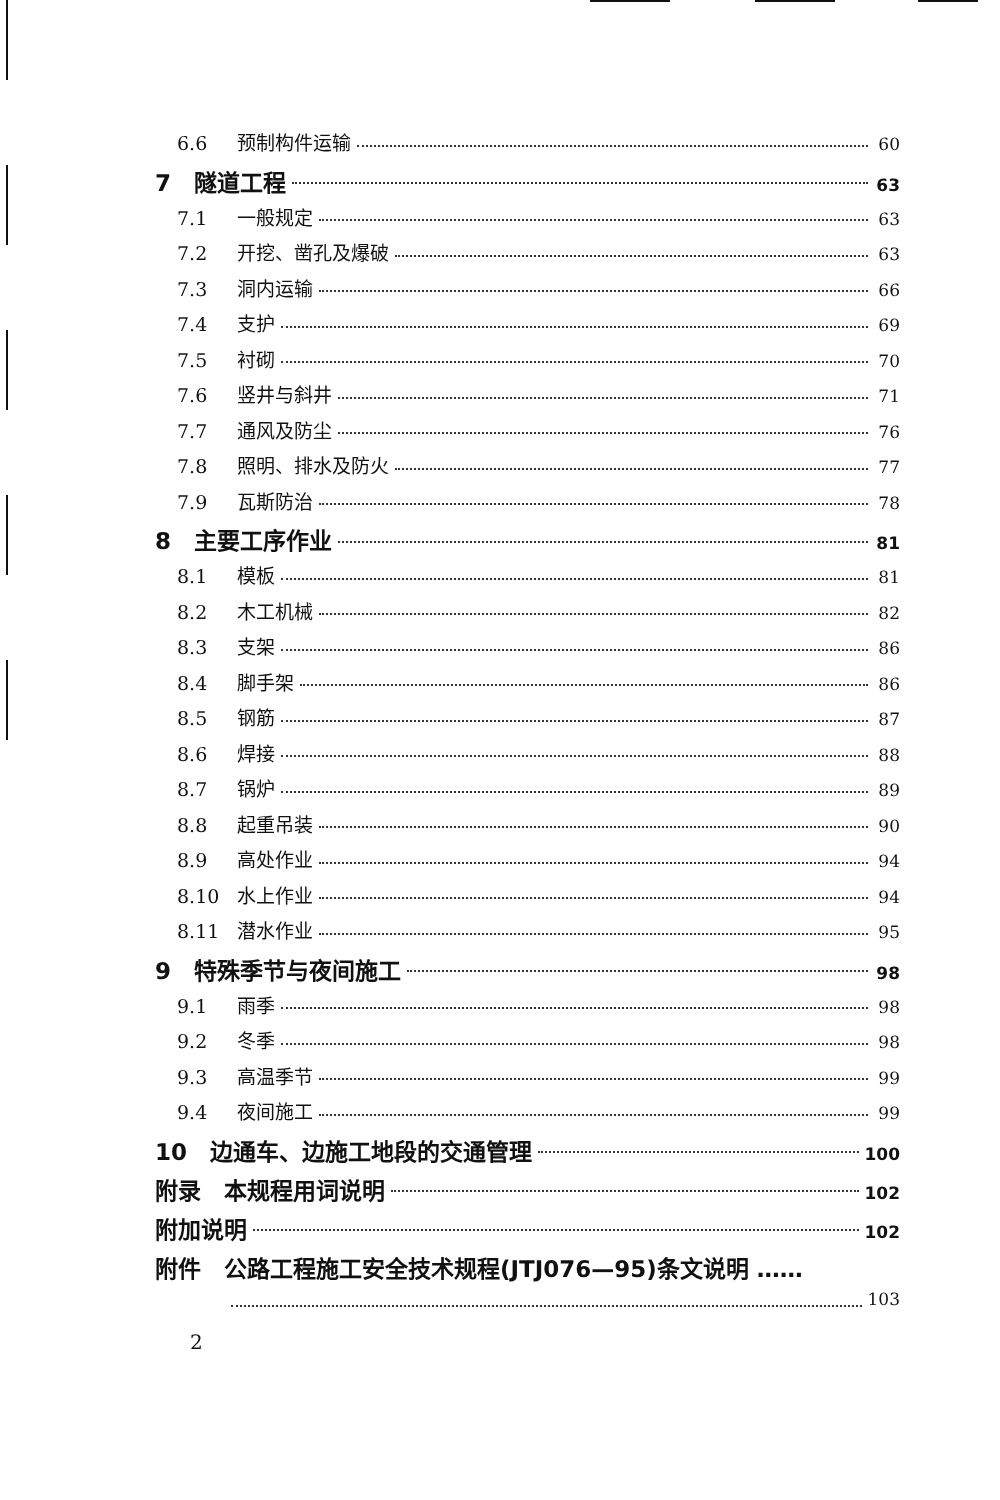6.6 预制构件运输 60
7　隧道工程 63
7.1 一般规定 63
7.2 开挖、凿孔及爆破 63
7.3 洞内运输 66
7.4 支护 69
7.5 衬砌 70
7.6 竖井与斜井 71
7.7 通风及防尘 76
7.8 照明、排水及防火 77
7.9 瓦斯防治 78
8　主要工序作业 81
8.1 模板 81
8.2 木工机械 82
8.3 支架 86
8.4 脚手架 86
8.5 钢筋 87
8.6 焊接 88
8.7 锅炉 89
8.8 起重吊装 90
8.9 高处作业 94
8.10 水上作业 94
8.11 潜水作业 95
9　特殊季节与夜间施工 98
9.1 雨季 98
9.2 冬季 98
9.3 高温季节 99
9.4 夜间施工 99
10　边通车、边施工地段的交通管理 100
附录　本规程用词说明 102
附加说明 102
附件　公路工程施工安全技术规程(JTJ076—95)条文说明 ……
103
2